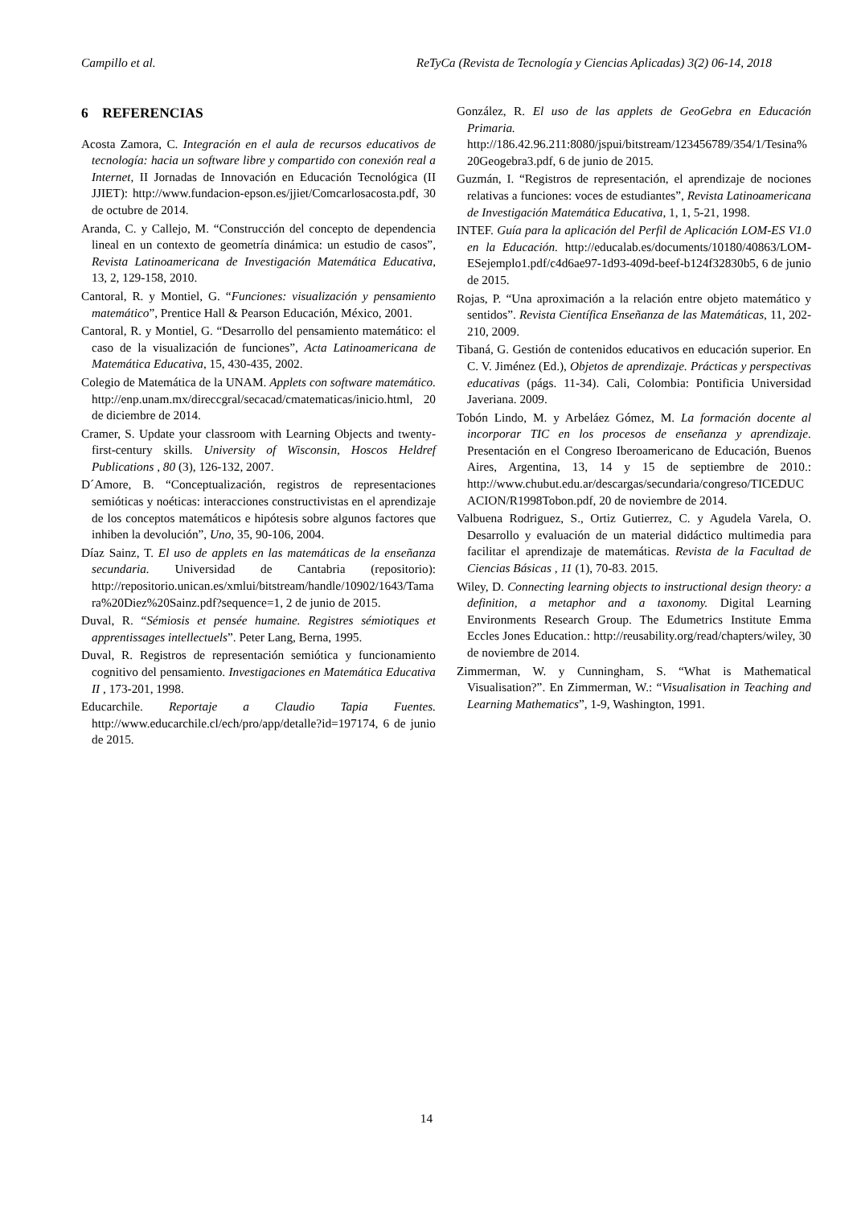Campillo et al. ReTyCa (Revista de Tecnología y Ciencias Aplicadas) 3(2) 06-14, 2018
6 REFERENCIAS
Acosta Zamora, C. Integración en el aula de recursos educativos de tecnología: hacia un software libre y compartido con conexión real a Internet, II Jornadas de Innovación en Educación Tecnológica (II JJIET): http://www.fundacion-epson.es/jjiet/Comcarlosacosta.pdf, 30 de octubre de 2014.
Aranda, C. y Callejo, M. “Construcción del concepto de dependencia lineal en un contexto de geometría dinámica: un estudio de casos”, Revista Latinoamericana de Investigación Matemática Educativa, 13, 2, 129-158, 2010.
Cantoral, R. y Montiel, G. “Funciones: visualización y pensamiento matemático”, Prentice Hall & Pearson Educación, México, 2001.
Cantoral, R. y Montiel, G. “Desarrollo del pensamiento matemático: el caso de la visualización de funciones”, Acta Latinoamericana de Matemática Educativa, 15, 430-435, 2002.
Colegio de Matemática de la UNAM. Applets con software matemático. http://enp.unam.mx/direccgral/secacad/cmatematicas/inicio.html, 20 de diciembre de 2014.
Cramer, S. Update your classroom with Learning Objects and twenty-first-century skills. University of Wisconsin, Hoscos Heldref Publications , 80 (3), 126-132, 2007.
D´Amore, B. “Conceptualización, registros de representaciones semióticas y noéticas: interacciones constructivistas en el aprendizaje de los conceptos matemáticos e hipótesis sobre algunos factores que inhiben la devolución”, Uno, 35, 90-106, 2004.
Díaz Sainz, T. El uso de applets en las matemáticas de la enseñanza secundaria. Universidad de Cantabria (repositorio): http://repositorio.unican.es/xmlui/bitstream/handle/10902/1643/Tamara%20Diez%20Sainz.pdf?sequence=1, 2 de junio de 2015.
Duval, R. “Sémiosis et pensée humaine. Registres sémiotiques et apprentissages intellectuels”. Peter Lang, Berna, 1995.
Duval, R. Registros de representación semiótica y funcionamiento cognitivo del pensamiento. Investigaciones en Matemática Educativa II , 173-201, 1998.
Educarchile. Reportaje a Claudio Tapia Fuentes. http://www.educarchile.cl/ech/pro/app/detalle?id=197174, 6 de junio de 2015.
González, R. El uso de las applets de GeoGebra en Educación Primaria. http://186.42.96.211:8080/jspui/bitstream/123456789/354/1/Tesina%20Geogebra3.pdf, 6 de junio de 2015.
Guzmán, I. “Registros de representación, el aprendizaje de nociones relativas a funciones: voces de estudiantes”, Revista Latinoamericana de Investigación Matemática Educativa, 1, 1, 5-21, 1998.
INTEF. Guía para la aplicación del Perfil de Aplicación LOM-ES V1.0 en la Educación. http://educalab.es/documents/10180/40863/LOM-ESejemplo1.pdf/c4d6ae97-1d93-409d-beef-b124f32830b5, 6 de junio de 2015.
Rojas, P. “Una aproximación a la relación entre objeto matemático y sentidos”. Revista Científica Enseñanza de las Matemáticas, 11, 202-210, 2009.
Tibaná, G. Gestión de contenidos educativos en educación superior. En C. V. Jiménez (Ed.), Objetos de aprendizaje. Prácticas y perspectivas educativas (págs. 11-34). Cali, Colombia: Pontificia Universidad Javeriana. 2009.
Tobón Lindo, M. y Arbeláez Gómez, M. La formación docente al incorporar TIC en los procesos de enseñanza y aprendizaje. Presentación en el Congreso Iberoamericano de Educación, Buenos Aires, Argentina, 13, 14 y 15 de septiembre de 2010.: http://www.chubut.edu.ar/descargas/secundaria/congreso/TICEDUCACION/R1998Tobon.pdf, 20 de noviembre de 2014.
Valbuena Rodriguez, S., Ortiz Gutierrez, C. y Agudela Varela, O. Desarrollo y evaluación de un material didáctico multimedia para facilitar el aprendizaje de matemáticas. Revista de la Facultad de Ciencias Básicas , 11 (1), 70-83. 2015.
Wiley, D. Connecting learning objects to instructional design theory: a definition, a metaphor and a taxonomy. Digital Learning Environments Research Group. The Edumetrics Institute Emma Eccles Jones Education.: http://reusability.org/read/chapters/wiley, 30 de noviembre de 2014.
Zimmerman, W. y Cunningham, S. “What is Mathematical Visualisation?”. En Zimmerman, W.: “Visualisation in Teaching and Learning Mathematics”, 1-9, Washington, 1991.
14